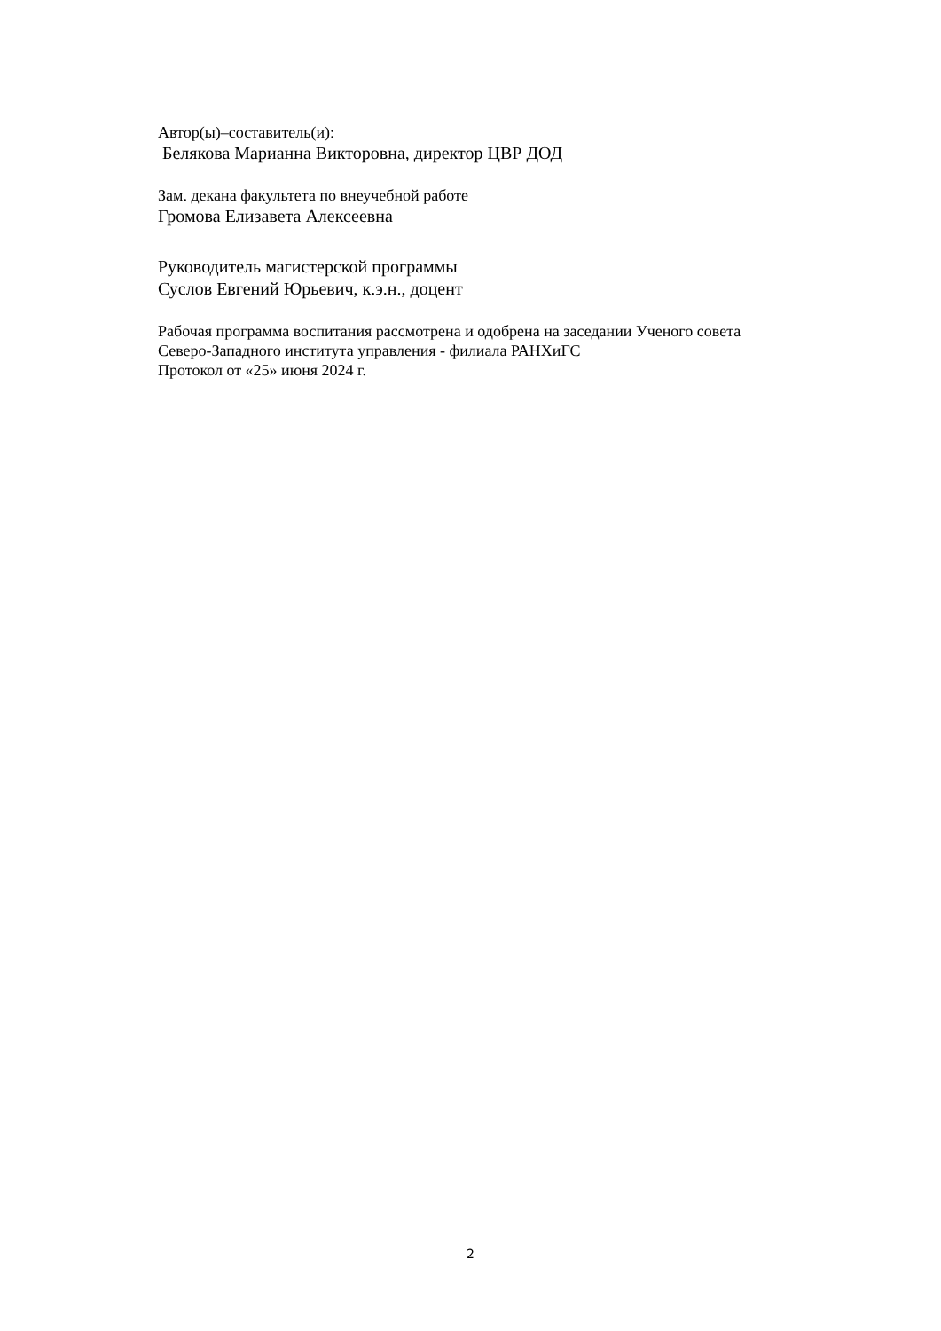Автор(ы)–составитель(и):
Белякова Марианна Викторовна, директор ЦВР ДОД
Зам. декана факультета по внеучебной работе
Громова Елизавета Алексеевна
Руководитель магистерской программы
Суслов Евгений Юрьевич, к.э.н., доцент
Рабочая программа воспитания рассмотрена и одобрена на заседании Ученого совета
Северо-Западного института управления - филиала РАНХиГС
Протокол от «25» июня 2024 г.
2